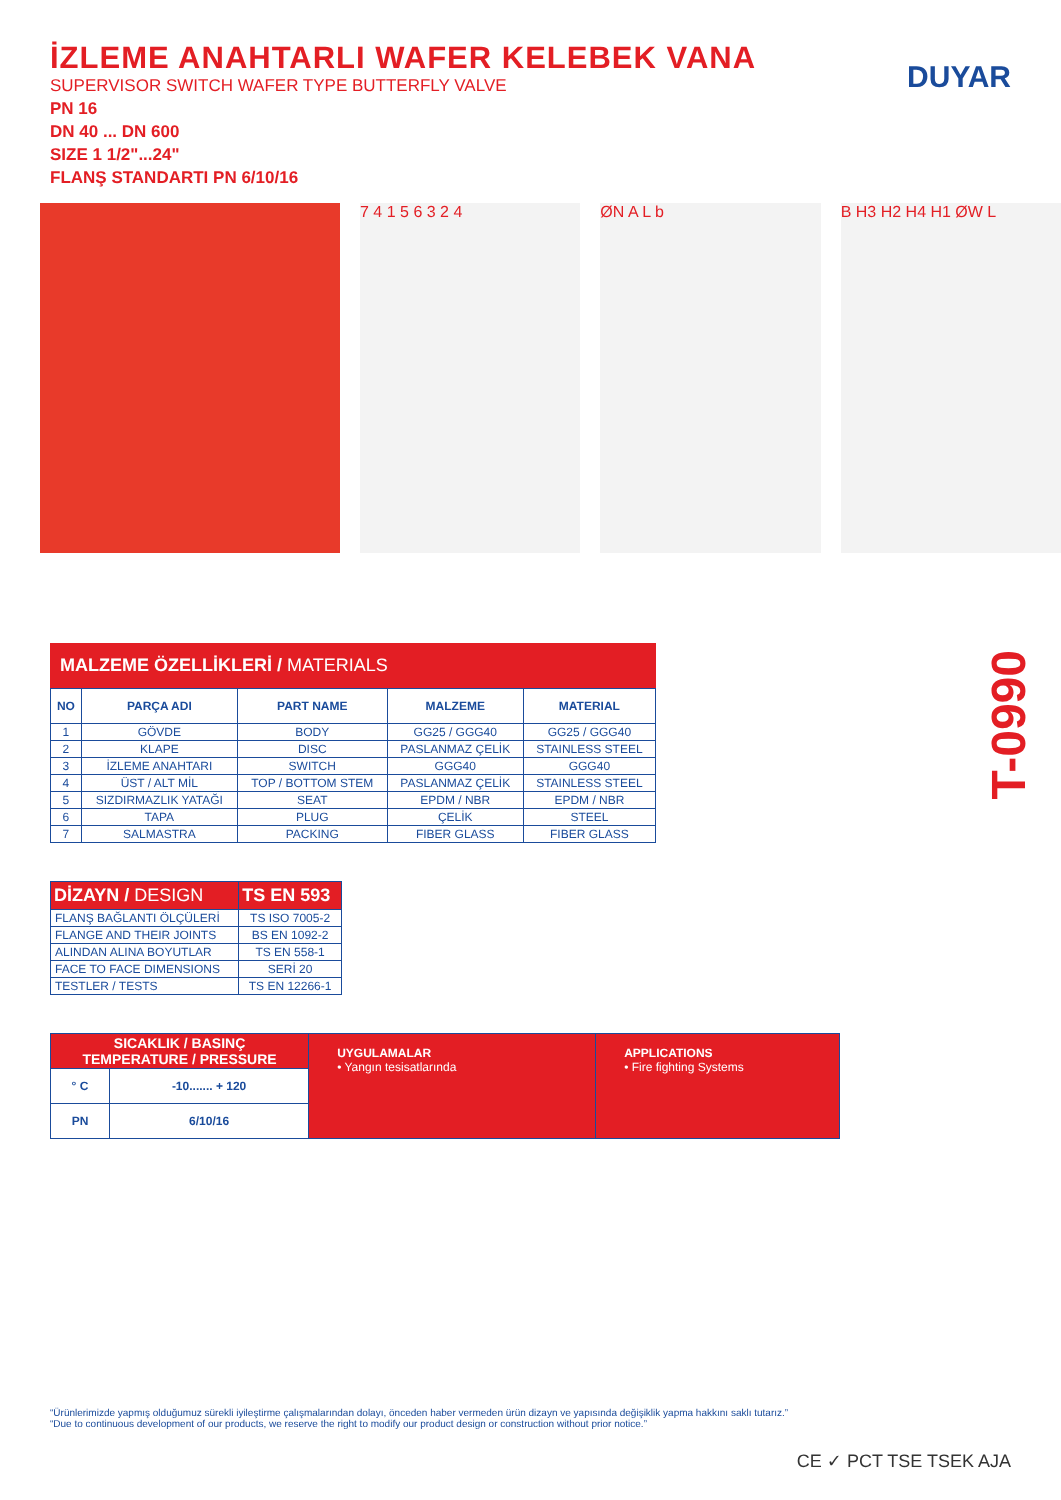İZLEME ANAHTARLI WAFER KELEBEK VANA
SUPERVISOR SWITCH WAFER TYPE BUTTERFLY VALVE
PN 16
DN 40 ... DN 600
SIZE 1 1/2"...24"
FLANŞ STANDARTI PN 6/10/16
DUYAR
7 4 1 5 6 3 2 4 ØN A L b B H3 H2 H4 H1 ØW L
T-0990
MALZEME ÖZELLİKLERİ / MATERIALS
| NO | PARÇA ADI | PART NAME | MALZEME | MATERIAL |
| --- | --- | --- | --- | --- |
| 1 | GÖVDE | BODY | GG25 / GGG40 | GG25 / GGG40 |
| 2 | KLAPE | DISC | PASLANMAZ ÇELİK | STAINLESS STEEL |
| 3 | İZLEME ANAHTARI | SWITCH | GGG40 | GGG40 |
| 4 | ÜST / ALT MİL | TOP / BOTTOM STEM | PASLANMAZ ÇELİK | STAINLESS STEEL |
| 5 | SIZDIRMAZLIK YATAĞI | SEAT | EPDM / NBR | EPDM / NBR |
| 6 | TAPA | PLUG | ÇELİK | STEEL |
| 7 | SALMASTRA | PACKING | FIBER GLASS | FIBER GLASS |
| DİZAYN / DESIGN | TS EN 593 |
| --- | --- |
| FLANŞ BAĞLANTI ÖLÇÜLERİ | TS ISO 7005-2 |
| FLANGE AND THEIR JOINTS | BS EN 1092-2 |
| ALINDAN ALINA BOYUTLAR | TS EN 558-1 |
| FACE TO FACE DIMENSIONS | SERİ 20 |
| TESTLER / TESTS | TS EN 12266-1 |
| SICAKLIK / BASINÇ TEMPERATURE / PRESSURE | | UYGULAMALAR • Yangın tesisatlarında | APPLICATIONS • Fire fighting Systems |
| ° C | -10....... + 120 | | |
| PN | 6/10/16 | | |
“Ürünlerimizde yapmış olduğumuz sürekli iyileştirme çalışmalarından dolayı, önceden haber vermeden ürün dizayn ve yapısında değişiklik yapma hakkını saklı tutarız.”
“Due to continuous development of our products, we reserve the right to modify our product design or construction without prior notice.”
CE ✓ PCT TSE TSEK AJA